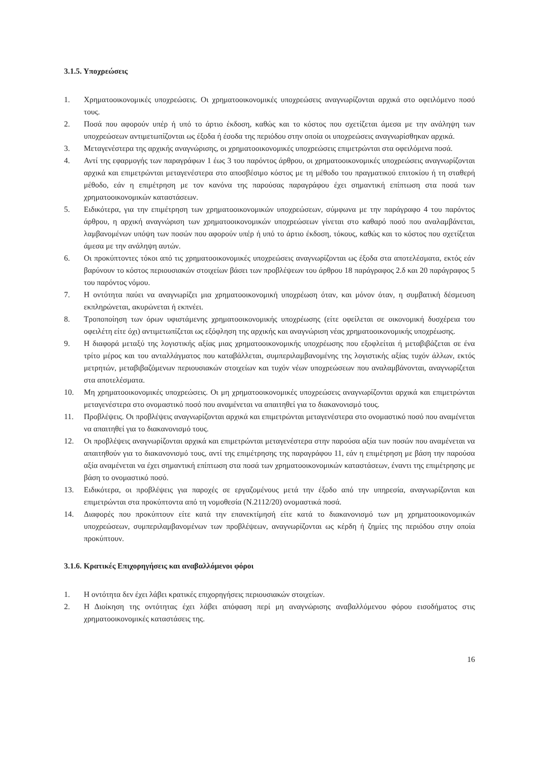3.1.5. Υποχρεώσεις
1. Χρηματοοικονομικές υποχρεώσεις. Οι χρηματοοικονομικές υποχρεώσεις αναγνωρίζονται αρχικά στο οφειλόμενο ποσό τους.
2. Ποσά που αφορούν υπέρ ή υπό το άρτιο έκδοση, καθώς και το κόστος που σχετίζεται άμεσα με την ανάληψη των υποχρεώσεων αντιμετωπίζονται ως έξοδα ή έσοδα της περιόδου στην οποία οι υποχρεώσεις αναγνωρίσθηκαν αρχικά.
3. Μεταγενέστερα της αρχικής αναγνώρισης, οι χρηματοοικονομικές υποχρεώσεις επιμετρώνται στα οφειλόμενα ποσά.
4. Αντί της εφαρμογής των παραγράφων 1 έως 3 του παρόντος άρθρου, οι χρηματοοικονομικές υποχρεώσεις αναγνωρίζονται αρχικά και επιμετρώνται μεταγενέστερα στο αποσβέσιμο κόστος με τη μέθοδο του πραγματικού επιτοκίου ή τη σταθερή μέθοδο, εάν η επιμέτρηση με τον κανόνα της παρούσας παραγράφου έχει σημαντική επίπτωση στα ποσά των χρηματοοικονομικών καταστάσεων.
5. Ειδικότερα, για την επιμέτρηση των χρηματοοικονομικών υποχρεώσεων, σύμφωνα με την παράγραφο 4 του παρόντος άρθρου, η αρχική αναγνώριση των χρηματοοικονομικών υποχρεώσεων γίνεται στο καθαρό ποσό που αναλαμβάνεται, λαμβανομένων υπόψη των ποσών που αφορούν υπέρ ή υπό το άρτιο έκδοση, τόκους, καθώς και το κόστος που σχετίζεται άμεσα με την ανάληψη αυτών.
6. Οι προκύπτοντες τόκοι από τις χρηματοοικονομικές υποχρεώσεις αναγνωρίζονται ως έξοδα στα αποτελέσματα, εκτός εάν βαρύνουν το κόστος περιουσιακών στοιχείων βάσει των προβλέψεων του άρθρου 18 παράγραφος 2.δ και 20 παράγραφος 5 του παρόντος νόμου.
7. Η οντότητα παύει να αναγνωρίζει μια χρηματοοικονομική υποχρέωση όταν, και μόνον όταν, η συμβατική δέσμευση εκπληρώνεται, ακυρώνεται ή εκπνέει.
8. Τροποποίηση των όρων υφιστάμενης χρηματοοικονομικής υποχρέωσης (είτε οφείλεται σε οικονομική δυσχέρεια του οφειλέτη είτε όχι) αντιμετωπίζεται ως εξόφληση της αρχικής και αναγνώριση νέας χρηματοοικονομικής υποχρέωσης.
9. Η διαφορά μεταξύ της λογιστικής αξίας μιας χρηματοοικονομικής υποχρέωσης που εξοφλείται ή μεταβιβάζεται σε ένα τρίτο μέρος και του ανταλλάγματος που καταβάλλεται, συμπεριλαμβανομένης της λογιστικής αξίας τυχόν άλλων, εκτός μετρητών, μεταβιβαζόμενων περιουσιακών στοιχείων και τυχόν νέων υποχρεώσεων που αναλαμβάνονται, αναγνωρίζεται στα αποτελέσματα.
10. Μη χρηματοοικονομικές υποχρεώσεις. Οι μη χρηματοοικονομικές υποχρεώσεις αναγνωρίζονται αρχικά και επιμετρώνται μεταγενέστερα στο ονομαστικό ποσό που αναμένεται να απαιτηθεί για το διακανονισμό τους.
11. Προβλέψεις. Οι προβλέψεις αναγνωρίζονται αρχικά και επιμετρώνται μεταγενέστερα στο ονομαστικό ποσό που αναμένεται να απαιτηθεί για το διακανονισμό τους.
12. Οι προβλέψεις αναγνωρίζονται αρχικά και επιμετρώνται μεταγενέστερα στην παρούσα αξία των ποσών που αναμένεται να απαιτηθούν για το διακανονισμό τους, αντί της επιμέτρησης της παραγράφου 11, εάν η επιμέτρηση με βάση την παρούσα αξία αναμένεται να έχει σημαντική επίπτωση στα ποσά των χρηματοοικονομικών καταστάσεων, έναντι της επιμέτρησης με βάση το ονομαστικό ποσό.
13. Ειδικότερα, οι προβλέψεις για παροχές σε εργαζομένους μετά την έξοδο από την υπηρεσία, αναγνωρίζονται και επιμετρώνται στα προκύπτοντα από τη νομοθεσία (Ν.2112/20) ονομαστικά ποσά.
14. Διαφορές που προκύπτουν είτε κατά την επανεκτίμησή είτε κατά το διακανονισμό των μη χρηματοοικονομικών υποχρεώσεων, συμπεριλαμβανομένων των προβλέψεων, αναγνωρίζονται ως κέρδη ή ζημίες της περιόδου στην οποία προκύπτουν.
3.1.6. Κρατικές Επιχορηγήσεις και αναβαλλόμενοι φόροι
1. Η οντότητα δεν έχει λάβει κρατικές επιχορηγήσεις περιουσιακών στοιχείων.
2. Η Διοίκηση της οντότητας έχει λάβει απόφαση περί μη αναγνώρισης αναβαλλόμενου φόρου εισοδήματος στις χρηματοοικονομικές καταστάσεις της.
16